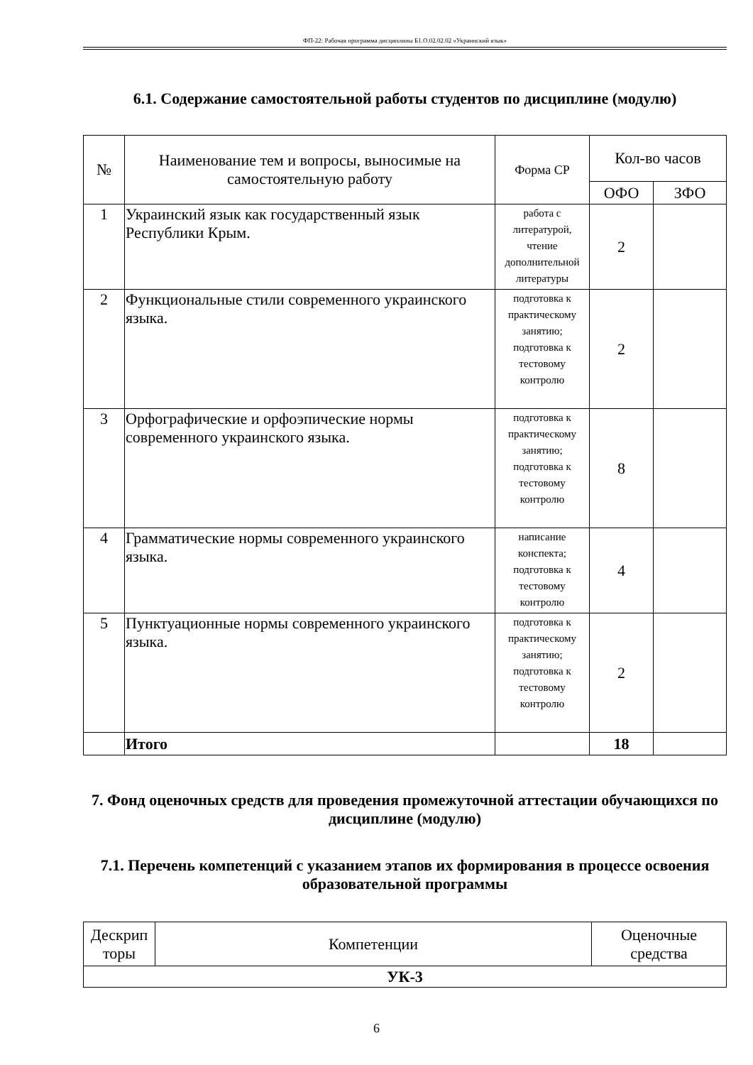ФП-22: Рабочая программа дисциплины Б1.О.02.02.02 «Украинский язык»
6.1. Содержание самостоятельной работы студентов по дисциплине (модулю)
| № | Наименование тем и вопросы, выносимые на самостоятельную работу | Форма СР | Кол-во часов | |
| --- | --- | --- | --- | --- |
| | | | ОФО | ЗФО |
| 1 | Украинский язык как государственный язык Республики Крым. | работа с литературой, чтение дополнительной литературы | 2 | |
| 2 | Функциональные стили современного украинского языка. | подготовка к практическому занятию; подготовка к тестовому контролю | 2 | |
| 3 | Орфографические и орфоэпические нормы современного украинского языка. | подготовка к практическому занятию; подготовка к тестовому контролю | 8 | |
| 4 | Грамматические нормы современного украинского языка. | написание конспекта; подготовка к тестовому контролю | 4 | |
| 5 | Пунктуационные нормы современного украинского языка. | подготовка к практическому занятию; подготовка к тестовому контролю | 2 | |
| | Итого | | 18 | |
7. Фонд оценочных средств для проведения промежуточной аттестации обучающихся по дисциплине (модулю)
7.1. Перечень компетенций с указанием этапов их формирования в процессе освоения образовательной программы
| Дескрип торы | Компетенции | Оценочные средства |
| УК-3 | | |
6